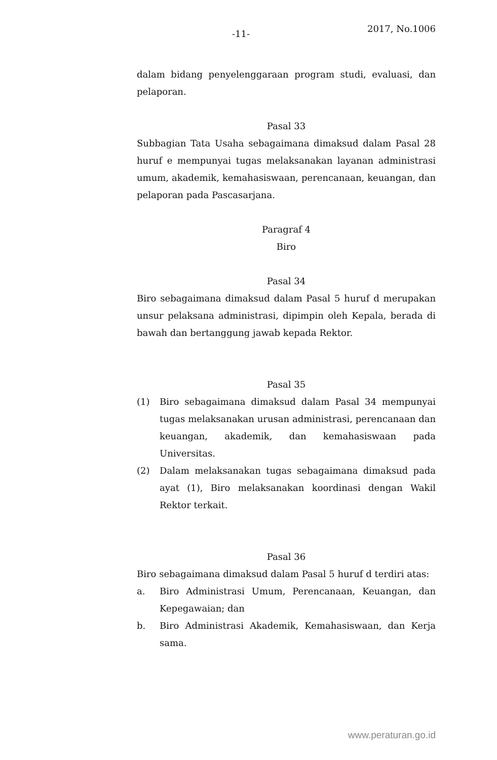-11- 2017, No.1006
dalam bidang penyelenggaraan program studi, evaluasi, dan pelaporan.
Pasal 33
Subbagian Tata Usaha sebagaimana dimaksud dalam Pasal 28 huruf e mempunyai tugas melaksanakan layanan administrasi umum, akademik, kemahasiswaan, perencanaan, keuangan, dan pelaporan pada Pascasarjana.
Paragraf 4
Biro
Pasal 34
Biro sebagaimana dimaksud dalam Pasal 5 huruf d merupakan unsur pelaksana administrasi, dipimpin oleh Kepala, berada di bawah dan bertanggung jawab kepada Rektor.
Pasal 35
(1) Biro sebagaimana dimaksud dalam Pasal 34 mempunyai tugas melaksanakan urusan administrasi, perencanaan dan keuangan, akademik, dan kemahasiswaan pada Universitas.
(2) Dalam melaksanakan tugas sebagaimana dimaksud pada ayat (1), Biro melaksanakan koordinasi dengan Wakil Rektor terkait.
Pasal 36
Biro sebagaimana dimaksud dalam Pasal 5 huruf d terdiri atas:
a. Biro Administrasi Umum, Perencanaan, Keuangan, dan Kepegawaian; dan
b. Biro Administrasi Akademik, Kemahasiswaan, dan Kerja sama.
www.peraturan.go.id